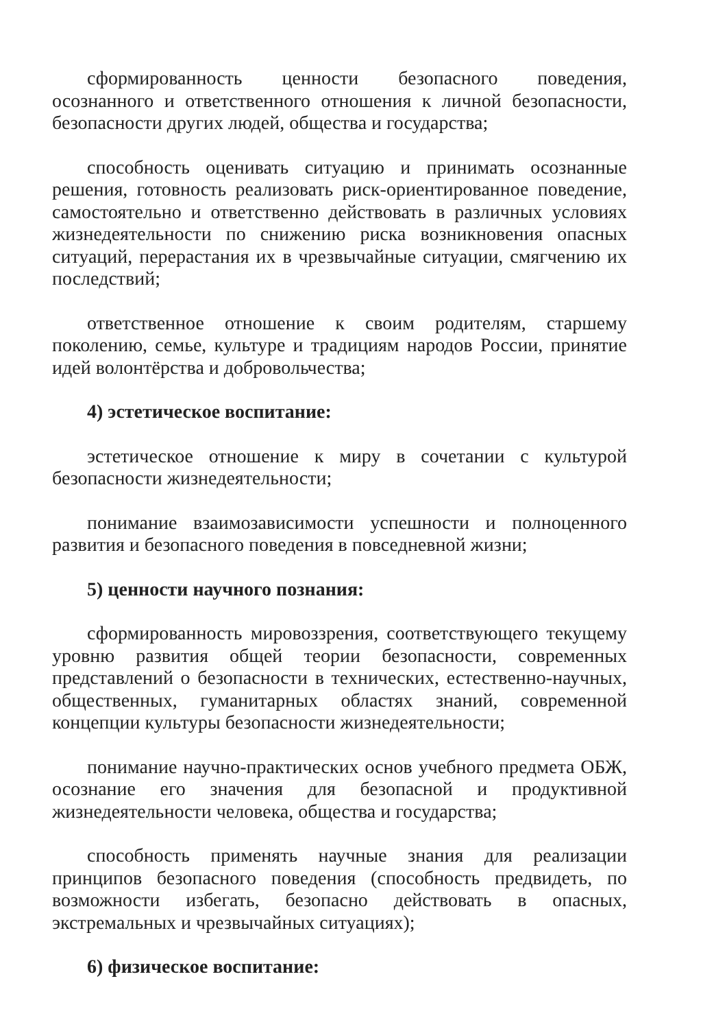сформированность ценности безопасного поведения, осознанного и ответственного отношения к личной безопасности, безопасности других людей, общества и государства;
способность оценивать ситуацию и принимать осознанные решения, готовность реализовать риск-ориентированное поведение, самостоятельно и ответственно действовать в различных условиях жизнедеятельности по снижению риска возникновения опасных ситуаций, перерастания их в чрезвычайные ситуации, смягчению их последствий;
ответственное отношение к своим родителям, старшему поколению, семье, культуре и традициям народов России, принятие идей волонтёрства и добровольчества;
4) эстетическое воспитание:
эстетическое отношение к миру в сочетании с культурой безопасности жизнедеятельности;
понимание взаимозависимости успешности и полноценного развития и безопасного поведения в повседневной жизни;
5) ценности научного познания:
сформированность мировоззрения, соответствующего текущему уровню развития общей теории безопасности, современных представлений о безопасности в технических, естественно-научных, общественных, гуманитарных областях знаний, современной концепции культуры безопасности жизнедеятельности;
понимание научно-практических основ учебного предмета ОБЖ, осознание его значения для безопасной и продуктивной жизнедеятельности человека, общества и государства;
способность применять научные знания для реализации принципов безопасного поведения (способность предвидеть, по возможности избегать, безопасно действовать в опасных, экстремальных и чрезвычайных ситуациях);
6) физическое воспитание: